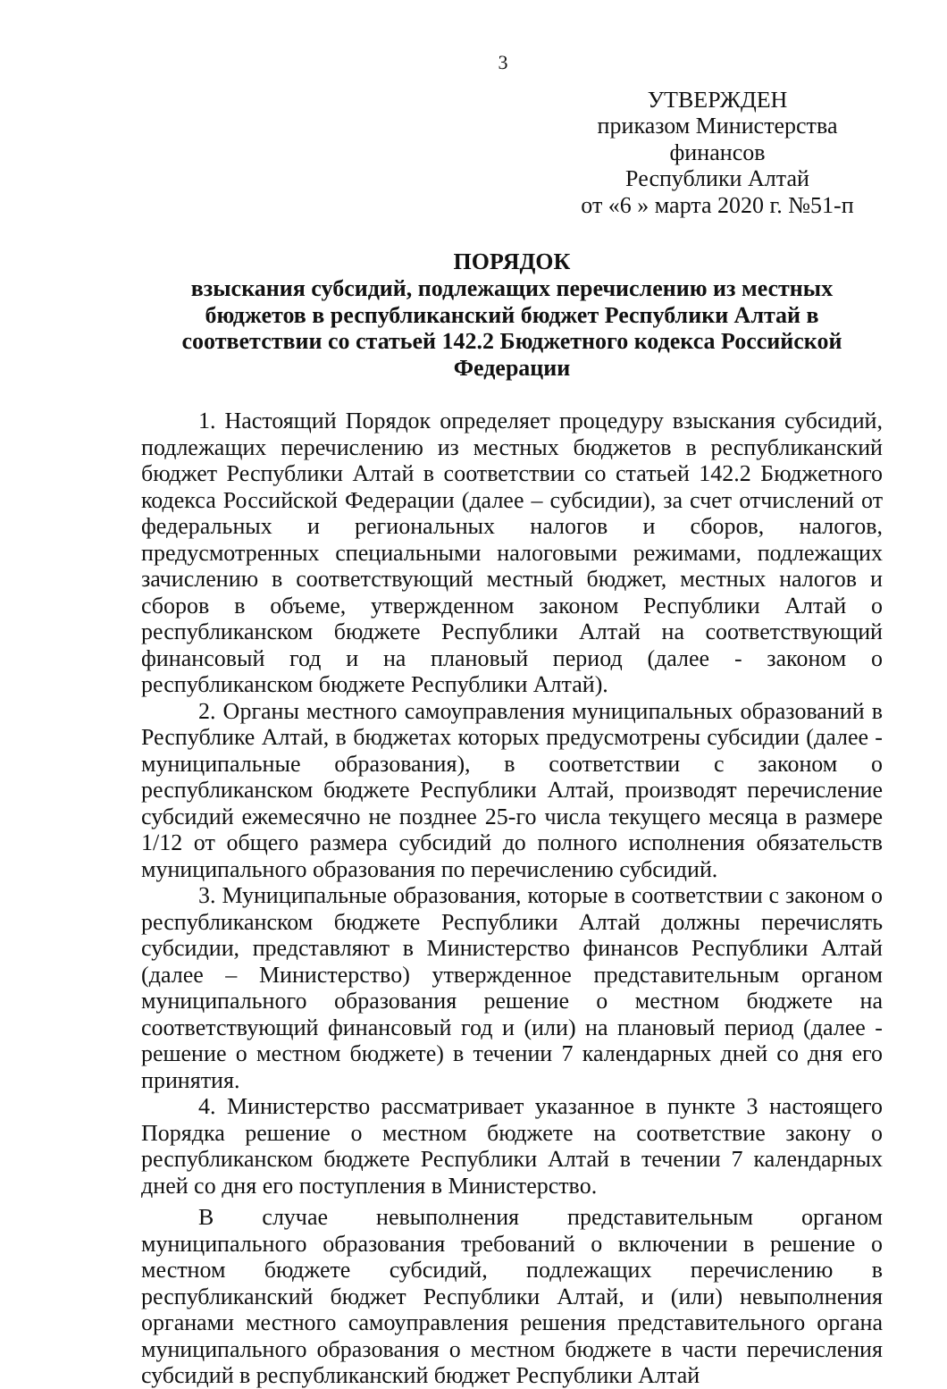3
УТВЕРЖДЕН
приказом Министерства финансов
Республики Алтай
от «6 » марта 2020 г. №51-п
ПОРЯДОК
взыскания субсидий, подлежащих перечислению из местных бюджетов в республиканский бюджет Республики Алтай в соответствии со статьей 142.2 Бюджетного кодекса Российской Федерации
1. Настоящий Порядок определяет процедуру взыскания субсидий, подлежащих перечислению из местных бюджетов в республиканский бюджет Республики Алтай в соответствии со статьей 142.2 Бюджетного кодекса Российской Федерации (далее – субсидии), за счет отчислений от федеральных и региональных налогов и сборов, налогов, предусмотренных специальными налоговыми режимами, подлежащих зачислению в соответствующий местный бюджет, местных налогов и сборов в объеме, утвержденном законом Республики Алтай о республиканском бюджете Республики Алтай на соответствующий финансовый год и на плановый период (далее - законом о республиканском бюджете Республики Алтай).
2. Органы местного самоуправления муниципальных образований в Республике Алтай, в бюджетах которых предусмотрены субсидии (далее - муниципальные образования), в соответствии с законом о республиканском бюджете Республики Алтай, производят перечисление субсидий ежемесячно не позднее 25-го числа текущего месяца в размере 1/12 от общего размера субсидий до полного исполнения обязательств муниципального образования по перечислению субсидий.
3. Муниципальные образования, которые в соответствии с законом о республиканском бюджете Республики Алтай должны перечислять субсидии, представляют в Министерство финансов Республики Алтай (далее – Министерство) утвержденное представительным органом муниципального образования решение о местном бюджете на соответствующий финансовый год и (или) на плановый период (далее - решение о местном бюджете) в течении 7 календарных дней со дня его принятия.
4. Министерство рассматривает указанное в пункте 3 настоящего Порядка решение о местном бюджете на соответствие закону о республиканском бюджете Республики Алтай в течении 7 календарных дней со дня его поступления в Министерство.
В случае невыполнения представительным органом муниципального образования требований о включении в решение о местном бюджете субсидий, подлежащих перечислению в республиканский бюджет Республики Алтай, и (или) невыполнения органами местного самоуправления решения представительного органа муниципального образования о местном бюджете в части перечисления субсидий в республиканский бюджет Республики Алтай